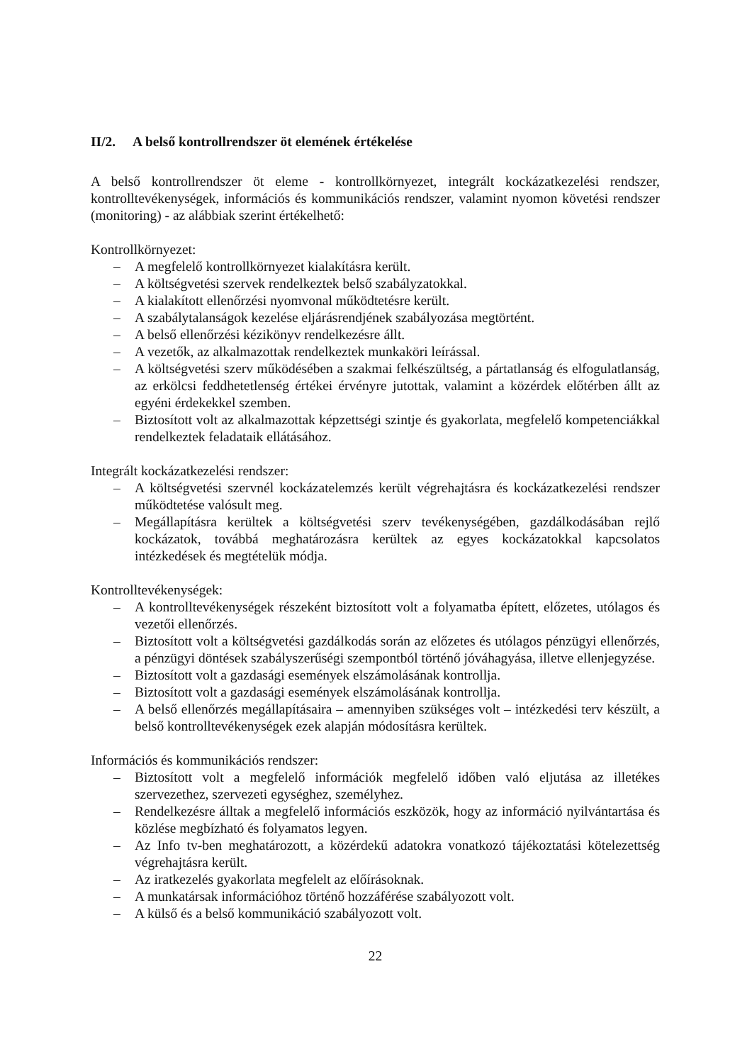II/2. A belső kontrollrendszer öt elemének értékelése
A belső kontrollrendszer öt eleme - kontrollkörnyezet, integrált kockázatkezelési rendszer, kontrolltevékenységek, információs és kommunikációs rendszer, valamint nyomon követési rendszer (monitoring) - az alábbiak szerint értékelhető:
Kontrollkörnyezet:
– A megfelelő kontrollkörnyezet kialakításra került.
– A költségvetési szervek rendelkeztek belső szabályzatokkal.
– A kialakított ellenőrzési nyomvonal működtetésre került.
– A szabálytalanságok kezelése eljárásrendjének szabályozása megtörtént.
– A belső ellenőrzési kézikönyv rendelkezésre állt.
– A vezetők, az alkalmazottak rendelkeztek munkaköri leírással.
– A költségvetési szerv működésében a szakmai felkészültség, a pártatlanság és elfogulatlanság, az erkölcsi feddhetetlenség értékei érvényre jutottak, valamint a közérdek előtérben állt az egyéni érdekekkel szemben.
– Biztosított volt az alkalmazottak képzettségi szintje és gyakorlata, megfelelő kompetenciákkal rendelkeztek feladataik ellátásához.
Integrált kockázatkezelési rendszer:
– A költségvetési szervnél kockázatelemzés került végrehajtásra és kockázatkezelési rendszer működtetése valósult meg.
– Megállapításra kerültek a költségvetési szerv tevékenységében, gazdálkodásában rejlő kockázatok, továbbá meghatározásra kerültek az egyes kockázatokkal kapcsolatos intézkedések és megtételük módja.
Kontrolltevékenységek:
– A kontrolltevékenységek részeként biztosított volt a folyamatba épített, előzetes, utólagos és vezetői ellenőrzés.
– Biztosított volt a költségvetési gazdálkodás során az előzetes és utólagos pénzügyi ellenőrzés, a pénzügyi döntések szabályszerűségi szempontból történő jóváhagyása, illetve ellenjegyzése.
– Biztosított volt a gazdasági események elszámolásának kontrollja.
– Biztosított volt a gazdasági események elszámolásának kontrollja.
– A belső ellenőrzés megállapításaira – amennyiben szükséges volt – intézkedési terv készült, a belső kontrolltevékenységek ezek alapján módosításra kerültek.
Információs és kommunikációs rendszer:
– Biztosított volt a megfelelő információk megfelelő időben való eljutása az illetékes szervezethez, szervezeti egységhez, személyhez.
– Rendelkezésre álltak a megfelelő információs eszközök, hogy az információ nyilvántartása és közlése megbízható és folyamatos legyen.
– Az Info tv-ben meghatározott, a közérdekű adatokra vonatkozó tájékoztatási kötelezettség végrehajtásra került.
– Az iratkezelés gyakorlata megfelelt az előírásoknak.
– A munkatársak információhoz történő hozzáférése szabályozott volt.
– A külső és a belső kommunikáció szabályozott volt.
22